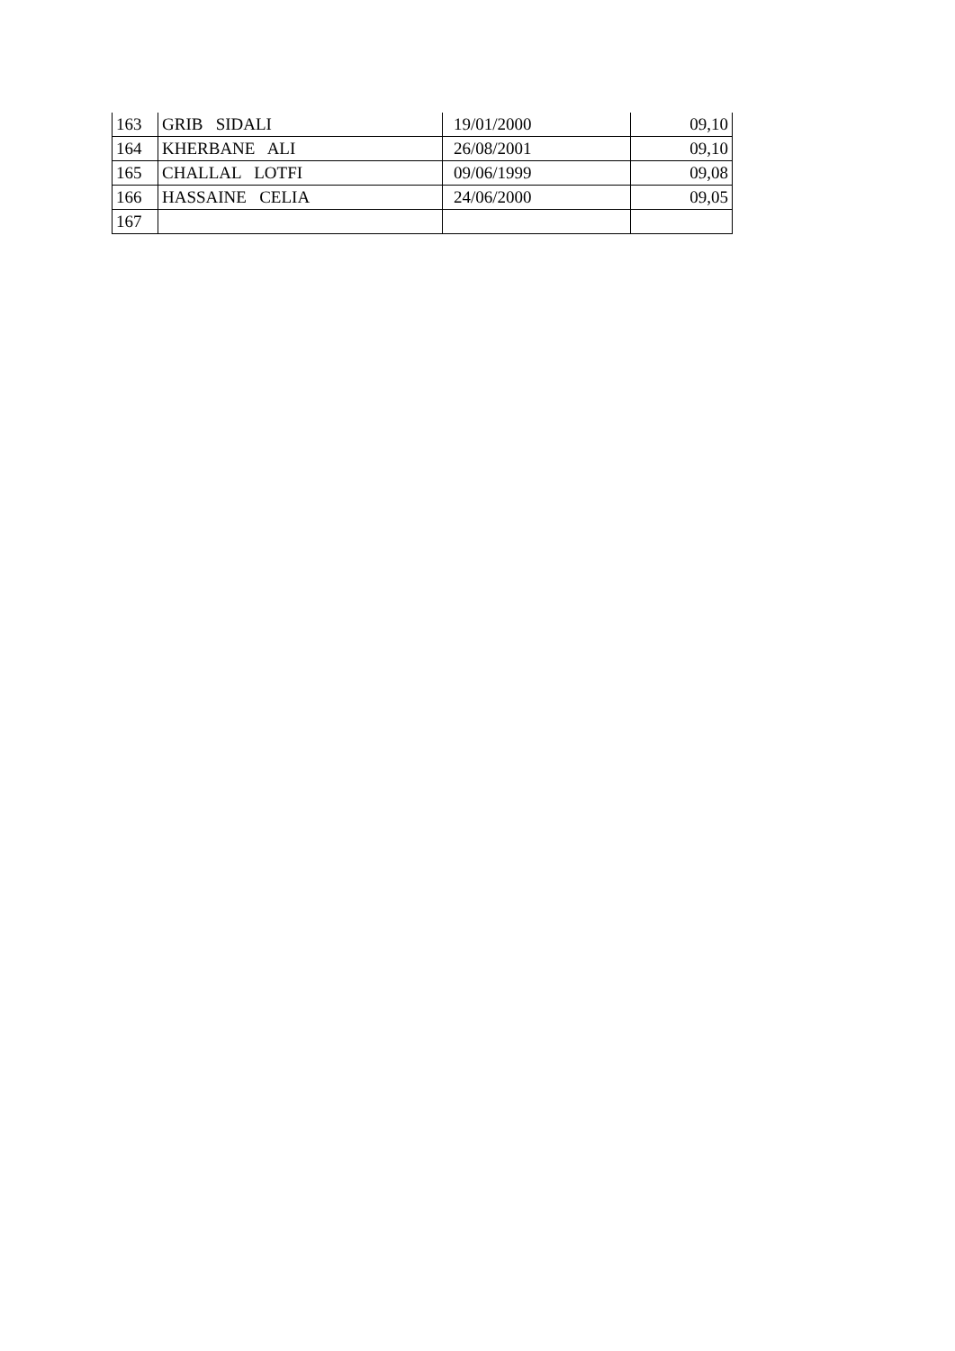| 163 | GRIB SIDALI | 19/01/2000 | 09,10 |
| 164 | KHERBANE ALI | 26/08/2001 | 09,10 |
| 165 | CHALLAL LOTFI | 09/06/1999 | 09,08 |
| 166 | HASSAINE CELIA | 24/06/2000 | 09,05 |
| 167 | | | |